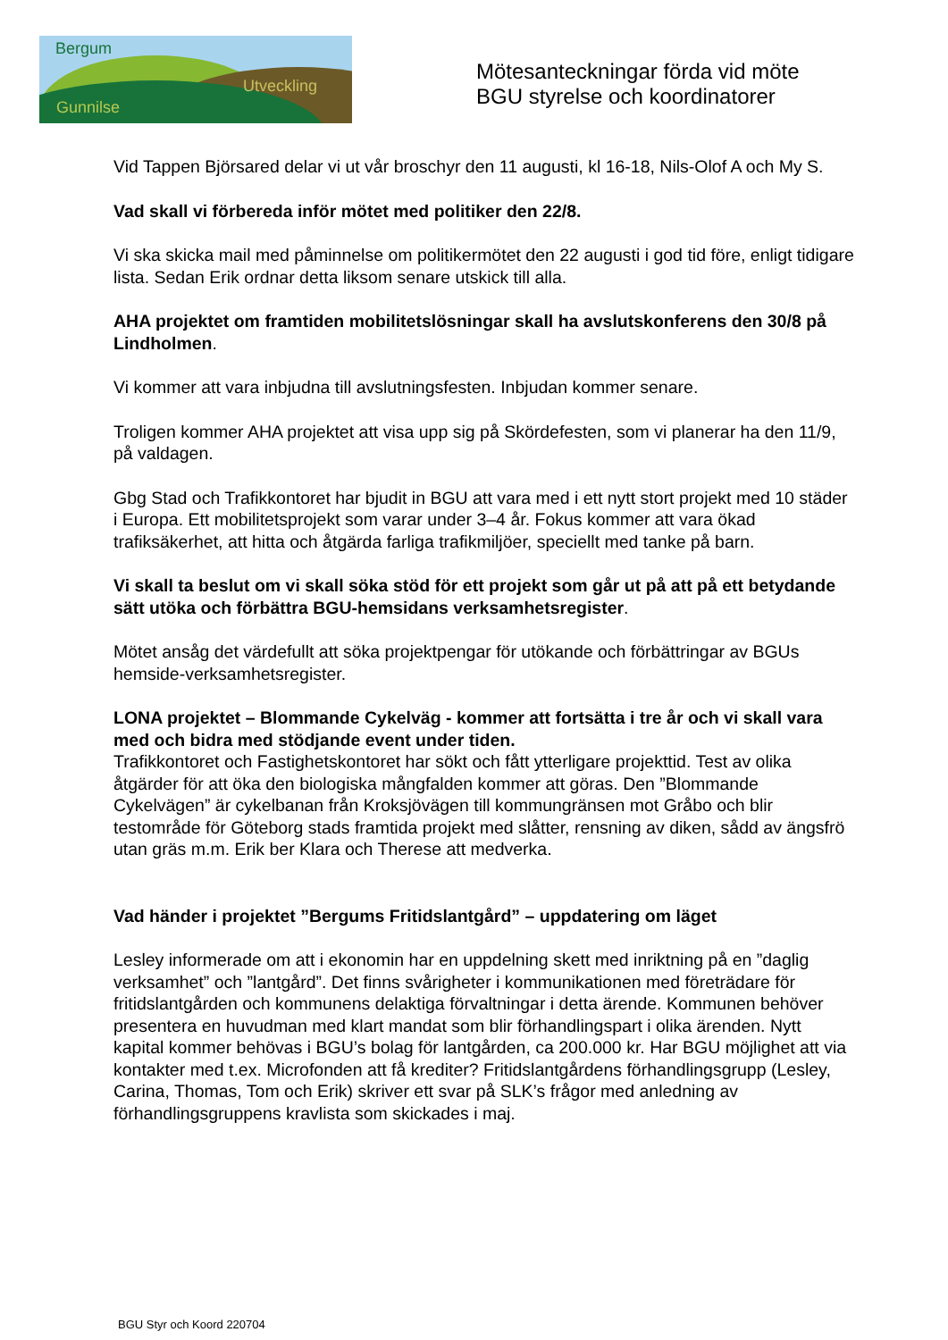Bergum
Utveckling
Gunnilse
Mötesanteckningar förda vid möte
BGU styrelse och koordinatorer
Vid Tappen Björsared delar vi ut vår broschyr den 11 augusti, kl 16-18, Nils-Olof A och My S.
Vad skall vi förbereda inför mötet med politiker den 22/8.
Vi ska skicka mail med påminnelse om politikermötet den 22 augusti i god tid före, enligt tidigare lista. Sedan Erik ordnar detta liksom senare utskick till alla.
AHA projektet om framtiden mobilitetslösningar skall ha avslutskonferens den 30/8 på Lindholmen.
Vi kommer att vara inbjudna till avslutningsfesten. Inbjudan kommer senare.
Troligen kommer AHA projektet att visa upp sig på Skördefesten, som vi planerar ha den 11/9, på valdagen.
Gbg Stad och Trafikkontoret har bjudit in BGU att vara med i ett nytt stort projekt med 10 städer i Europa. Ett mobilitetsprojekt som varar under 3–4 år. Fokus kommer att vara ökad trafiksäkerhet, att hitta och åtgärda farliga trafikmiljöer, speciellt med tanke på barn.
Vi skall ta beslut om vi skall söka stöd för ett projekt som går ut på att på ett betydande sätt utöka och förbättra BGU-hemsidans verksamhetsregister.
Mötet ansåg det värdefullt att söka projektpengar för utökande och förbättringar av BGUs hemside-verksamhetsregister.
LONA projektet – Blommande Cykelväg - kommer att fortsätta i tre år och vi skall vara med och bidra med stödjande event under tiden.
Trafikkontoret och Fastighetskontoret har sökt och fått ytterligare projekttid. Test av olika åtgärder för att öka den biologiska mångfalden kommer att göras. Den ”Blommande Cykelvägen” är cykelbanan från Kroksjövägen till kommungränsen mot Gråbo och blir testområde för Göteborg stads framtida projekt med slåtter, rensning av diken, sådd av ängsfrö utan gräs m.m. Erik ber Klara och Therese att medverka.
Vad händer i projektet ”Bergums Fritidslantgård” – uppdatering om läget
Lesley informerade om att i ekonomin har en uppdelning skett med inriktning på en ”daglig verksamhet” och ”lantgård”. Det finns svårigheter i kommunikationen med företrädare för fritidslantgården och kommunens delaktiga förvaltningar i detta ärende. Kommunen behöver presentera en huvudman med klart mandat som blir förhandlingspart i olika ärenden. Nytt kapital kommer behövas i BGU’s bolag för lantgården, ca 200.000 kr. Har BGU möjlighet att via kontakter med t.ex. Microfonden att få krediter? Fritidslantgårdens förhandlingsgrupp (Lesley, Carina, Thomas, Tom och Erik) skriver ett svar på SLK’s frågor med anledning av förhandlingsgruppens kravlista som skickades i maj.
BGU Styr och Koord 220704